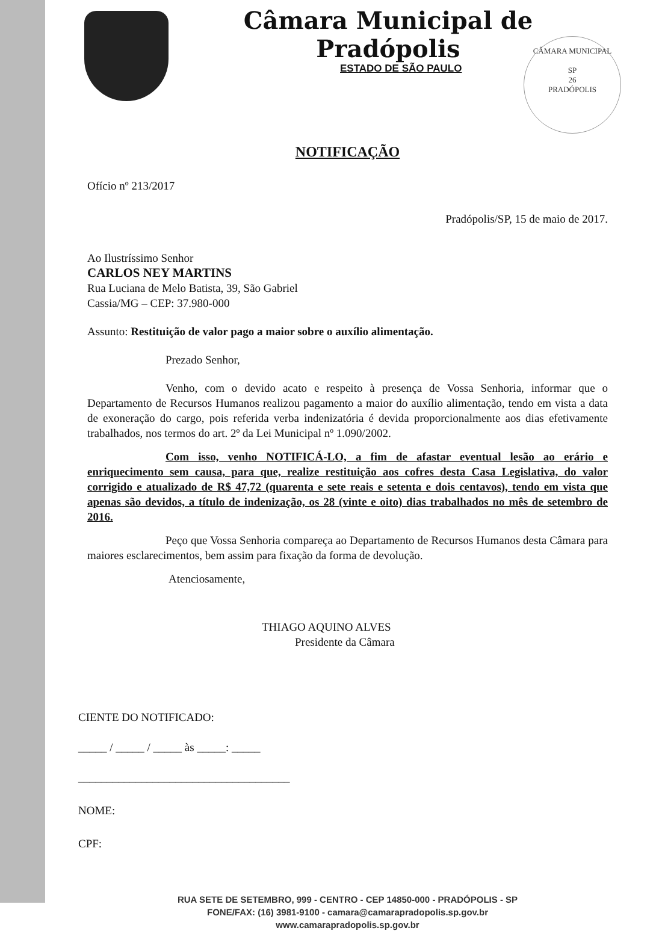CÂMARA MUNICIPAL
SP
26
PRADÓPOLIS
Câmara Municipal de Pradópolis
ESTADO DE SÃO PAULO
NOTIFICAÇÃO
Ofício nº 213/2017
Pradópolis/SP, 15 de maio de 2017.
Ao Ilustríssimo Senhor
CARLOS NEY MARTINS
Rua Luciana de Melo Batista, 39, São Gabriel
Cassia/MG – CEP: 37.980-000
Assunto: Restituição de valor pago a maior sobre o auxílio alimentação.
Prezado Senhor,
Venho, com o devido acato e respeito à presença de Vossa Senhoria, informar que o Departamento de Recursos Humanos realizou pagamento a maior do auxílio alimentação, tendo em vista a data de exoneração do cargo, pois referida verba indenizatória é devida proporcionalmente aos dias efetivamente trabalhados, nos termos do art. 2º da Lei Municipal nº 1.090/2002.
Com isso, venho NOTIFICÁ-LO, a fim de afastar eventual lesão ao erário e enriquecimento sem causa, para que, realize restituição aos cofres desta Casa Legislativa, do valor corrigido e atualizado de R$ 47,72 (quarenta e sete reais e setenta e dois centavos), tendo em vista que apenas são devidos, a título de indenização, os 28 (vinte e oito) dias trabalhados no mês de setembro de 2016.
Peço que Vossa Senhoria compareça ao Departamento de Recursos Humanos desta Câmara para maiores esclarecimentos, bem assim para fixação da forma de devolução.
Atenciosamente,
THIAGO AQUINO ALVES
Presidente da Câmara
CIENTE DO NOTIFICADO:
_____ / _____ / _____ às _____: _____
_____________________________________
NOME:
CPF:
RUA SETE DE SETEMBRO, 999 - CENTRO - CEP 14850-000 - PRADÓPOLIS - SP
FONE/FAX: (16) 3981-9100 - camara@camarapradopolis.sp.gov.br
www.camarapradopolis.sp.gov.br